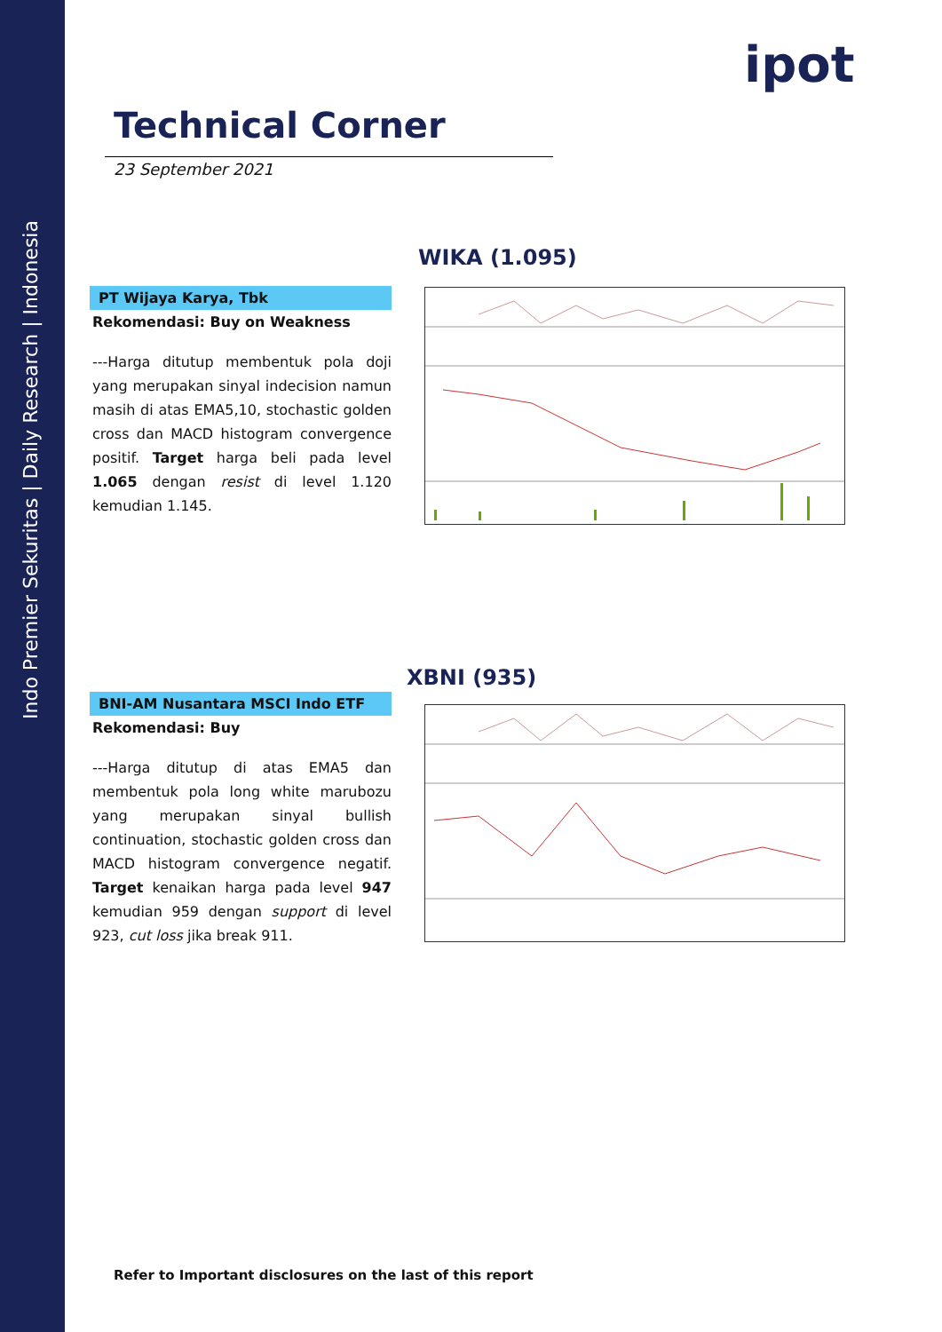Indo Premier Sekuritas | Daily Research | Indonesia
ipot
Technical Corner
23 September 2021
WIKA (1.095)
PT Wijaya Karya, Tbk
Rekomendasi: Buy on Weakness
---Harga ditutup membentuk pola doji yang merupakan sinyal indecision namun masih di atas EMA5,10, stochastic golden cross dan MACD histogram convergence positif. Target harga beli pada level 1.065 dengan resist di level 1.120 kemudian 1.145.
XBNI (935)
BNI-AM Nusantara MSCI Indo ETF
Rekomendasi: Buy
---Harga ditutup di atas EMA5 dan membentuk pola long white marubozu yang merupakan sinyal bullish continuation, stochastic golden cross dan MACD histogram convergence negatif. Target kenaikan harga pada level 947 kemudian 959 dengan support di level 923, cut loss jika break 911.
Refer to Important disclosures on the last of this report